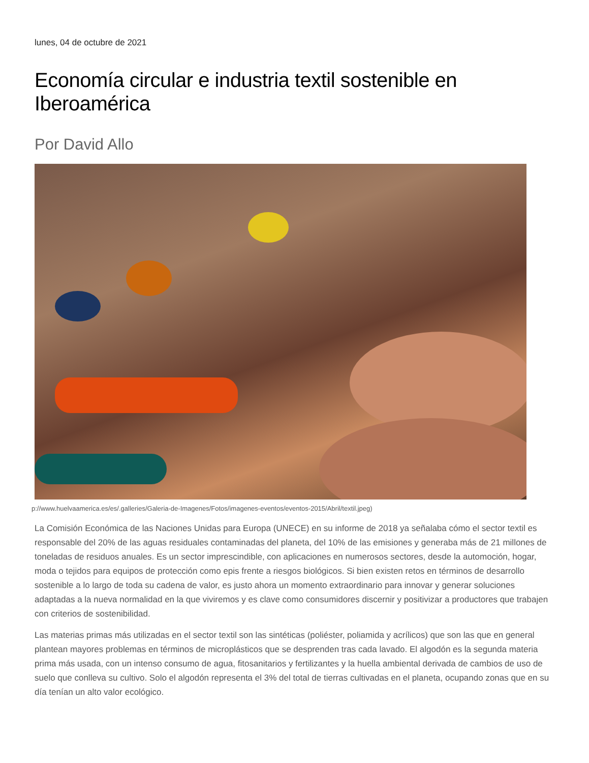lunes, 04 de octubre de 2021
Economía circular e industria textil sostenible en Iberoamérica
Por David Allo
p://www.huelvaamerica.es/es/.galleries/Galeria-de-Imagenes/Fotos/imagenes-eventos/eventos-2015/Abril/textil.jpeg)
La Comisión Económica de las Naciones Unidas para Europa (UNECE) en su informe de 2018 ya señalaba cómo el sector textil es responsable del 20% de las aguas residuales contaminadas del planeta, del 10% de las emisiones y generaba más de 21 millones de toneladas de residuos anuales. Es un sector imprescindible, con aplicaciones en numerosos sectores, desde la automoción, hogar, moda o tejidos para equipos de protección como epis frente a riesgos biológicos. Si bien existen retos en términos de desarrollo sostenible a lo largo de toda su cadena de valor, es justo ahora un momento extraordinario para innovar y generar soluciones adaptadas a la nueva normalidad en la que viviremos y es clave como consumidores discernir y positivizar a productores que trabajen con criterios de sostenibilidad.
Las materias primas más utilizadas en el sector textil son las sintéticas (poliéster, poliamida y acrílicos) que son las que en general plantean mayores problemas en términos de microplásticos que se desprenden tras cada lavado. El algodón es la segunda materia prima más usada, con un intenso consumo de agua, fitosanitarios y fertilizantes y la huella ambiental derivada de cambios de uso de suelo que conlleva su cultivo. Solo el algodón representa el 3% del total de tierras cultivadas en el planeta, ocupando zonas que en su día tenían un alto valor ecológico.